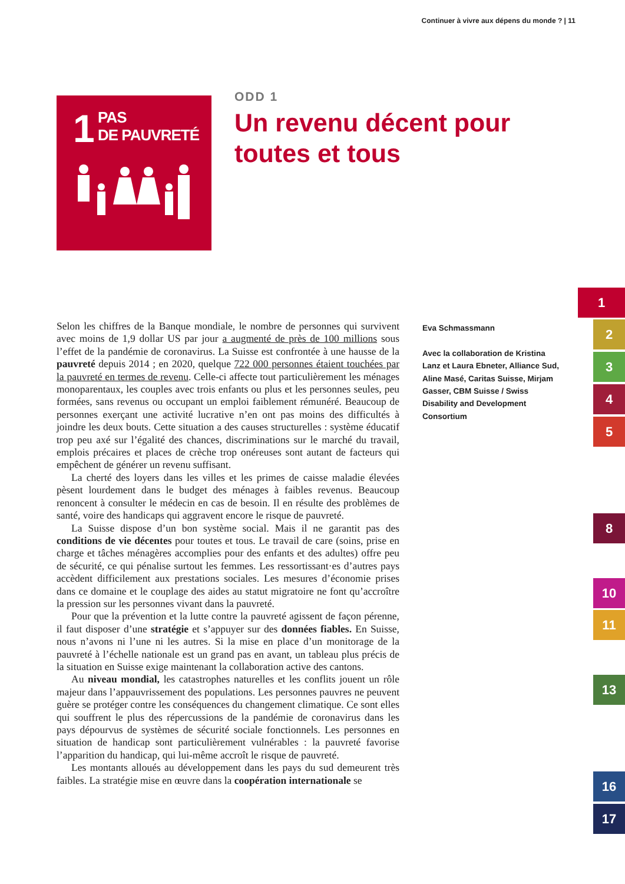Continuer à vivre aux dépens du monde ? | 11
1
PAS
DE PAUVRETÉ
ODD 1
Un revenu décent pour toutes et tous
Selon les chiffres de la Banque mondiale, le nombre de personnes qui survivent avec moins de 1,9 dollar US par jour a augmenté de près de 100 millions sous l’effet de la pandémie de coronavirus. La Suisse est confrontée à une hausse de la pauvreté depuis 2014 ; en 2020, quelque 722 000 personnes étaient touchées par la pauvreté en termes de revenu. Celle-ci affecte tout particulièrement les ménages monoparentaux, les couples avec trois enfants ou plus et les personnes seules, peu formées, sans revenus ou occupant un emploi faiblement rémunéré. Beaucoup de personnes exerçant une activité lucrative n’en ont pas moins des difficultés à joindre les deux bouts. Cette situation a des causes structurelles : système éducatif trop peu axé sur l’égalité des chances, discriminations sur le marché du travail, emplois précaires et places de crèche trop onéreuses sont autant de facteurs qui empêchent de générer un revenu suffisant.
La cherté des loyers dans les villes et les primes de caisse maladie élevées pèsent lourdement dans le budget des ménages à faibles revenus. Beaucoup renoncent à consulter le médecin en cas de besoin. Il en résulte des problèmes de santé, voire des handicaps qui aggravent encore le risque de pauvreté.
La Suisse dispose d’un bon système social. Mais il ne garantit pas des conditions de vie décentes pour toutes et tous. Le travail de care (soins, prise en charge et tâches ménagères accomplies pour des enfants et des adultes) offre peu de sécurité, ce qui pénalise surtout les femmes. Les ressortissant·es d’autres pays accèdent difficilement aux prestations sociales. Les mesures d’économie prises dans ce domaine et le couplage des aides au statut migratoire ne font qu’accroître la pression sur les personnes vivant dans la pauvreté.
Pour que la prévention et la lutte contre la pauvreté agissent de façon pérenne, il faut disposer d’une stratégie et s’appuyer sur des données fiables. En Suisse, nous n’avons ni l’une ni les autres. Si la mise en place d’un monitorage de la pauvreté à l’échelle nationale est un grand pas en avant, un tableau plus précis de la situation en Suisse exige maintenant la collaboration active des cantons.
Au niveau mondial, les catastrophes naturelles et les conflits jouent un rôle majeur dans l’appauvrissement des populations. Les personnes pauvres ne peuvent guère se protéger contre les conséquences du changement climatique. Ce sont elles qui souffrent le plus des répercussions de la pandémie de coronavirus dans les pays dépourvus de systèmes de sécurité sociale fonctionnels. Les personnes en situation de handicap sont particulièrement vulnérables : la pauvreté favorise l’apparition du handicap, qui lui-même accroît le risque de pauvreté.
Les montants alloués au développement dans les pays du sud demeurent très faibles. La stratégie mise en œuvre dans la coopération internationale se
Eva Schmassmann
Avec la collaboration de Kristina Lanz et Laura Ebneter, Alliance Sud, Aline Masé, Caritas Suisse, Mirjam Gasser, CBM Suisse / Swiss Disability and Development Consortium
1
2
3
4
5
8
10
11
13
16
17